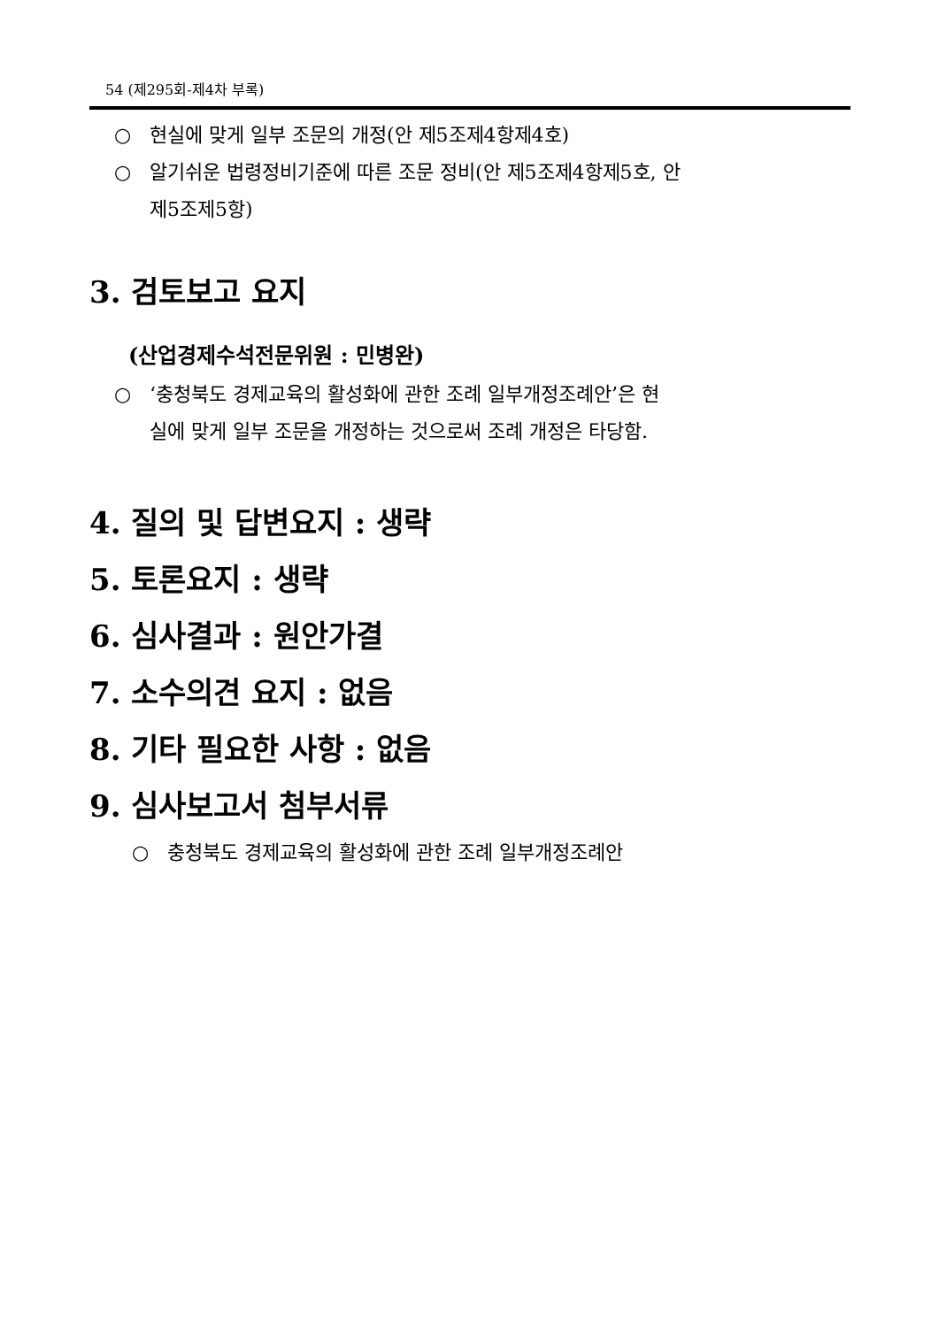54 (제295회-제4차 부록)
○ 현실에 맞게 일부 조문의 개정(안 제5조제4항제4호)
○ 알기쉬운 법령정비기준에 따른 조문 정비(안 제5조제4항제5호, 안
제5조제5항)
3. 검토보고 요지
(산업경제수석전문위원 : 민병완)
○ ‘충청북도 경제교육의 활성화에 관한 조례 일부개정조례안’은 현
실에 맞게 일부 조문을 개정하는 것으로써 조례 개정은 타당함.
4. 질의 및 답변요지 : 생략
5. 토론요지 : 생략
6. 심사결과 : 원안가결
7. 소수의견 요지 : 없음
8. 기타 필요한 사항 : 없음
9. 심사보고서 첨부서류
○ 충청북도 경제교육의 활성화에 관한 조례 일부개정조례안